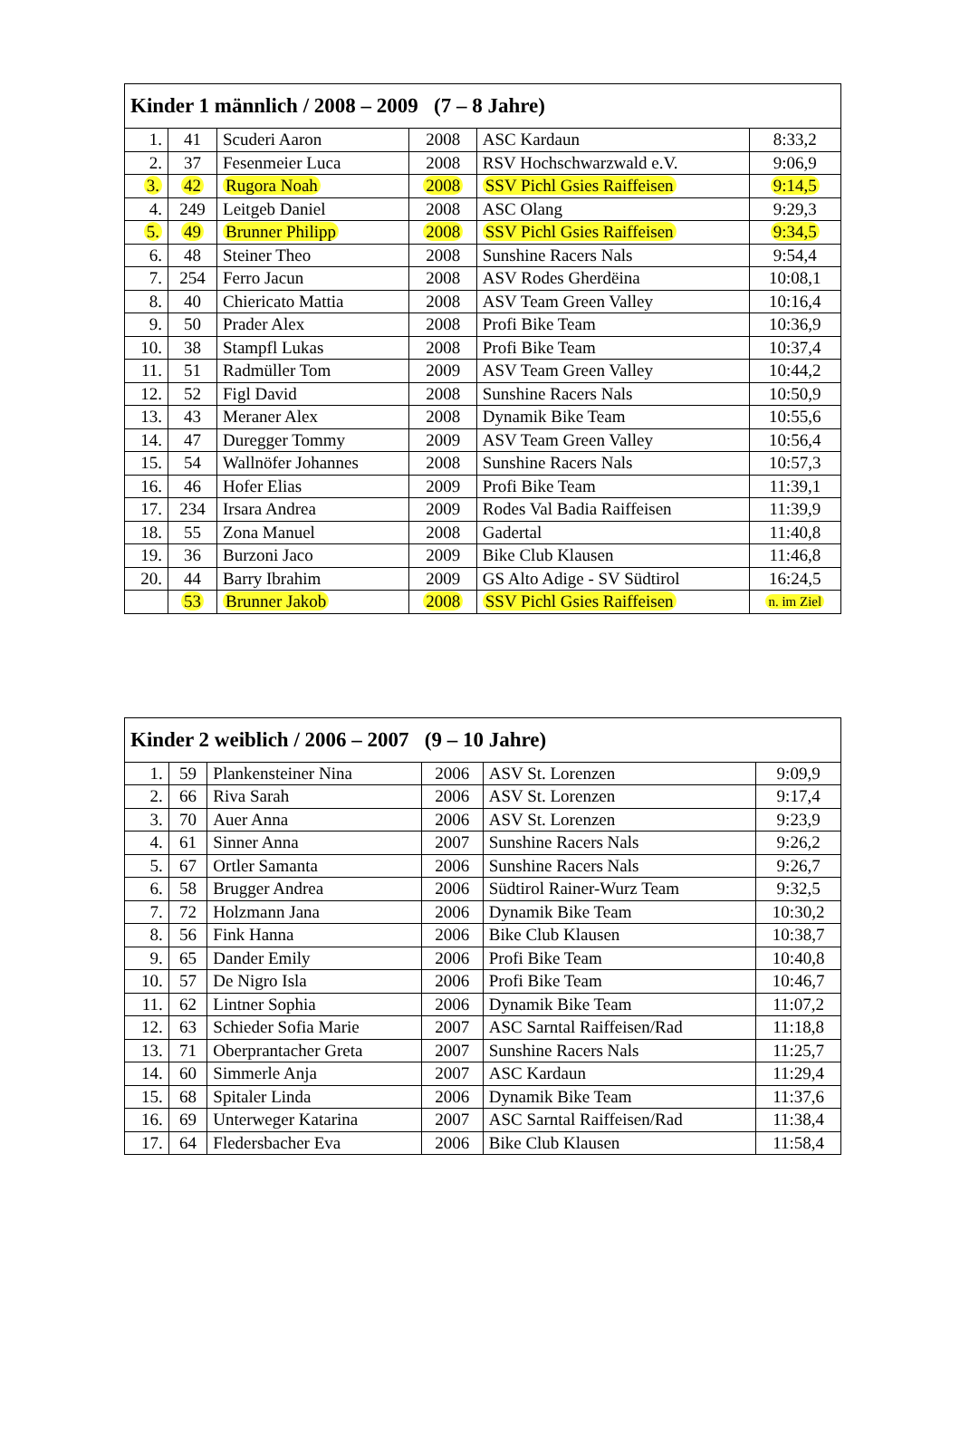| Kinder 1 männlich / 2008 – 2009 (7 – 8 Jahre) | | | | | |
| --- | --- | --- | --- | --- | --- |
| 1. | 41 | Scuderi Aaron | 2008 | ASC Kardaun | 8:33,2 |
| 2. | 37 | Fesenmeier Luca | 2008 | RSV Hochschwarzwald e.V. | 9:06,9 |
| 3. | 42 | Rugora Noah | 2008 | SSV Pichl Gsies Raiffeisen | 9:14,5 |
| 4. | 249 | Leitgeb Daniel | 2008 | ASC Olang | 9:29,3 |
| 5. | 49 | Brunner Philipp | 2008 | SSV Pichl Gsies Raiffeisen | 9:34,5 |
| 6. | 48 | Steiner Theo | 2008 | Sunshine Racers Nals | 9:54,4 |
| 7. | 254 | Ferro Jacun | 2008 | ASV Rodes Gherdëina | 10:08,1 |
| 8. | 40 | Chiericato Mattia | 2008 | ASV Team Green Valley | 10:16,4 |
| 9. | 50 | Prader Alex | 2008 | Profi Bike Team | 10:36,9 |
| 10. | 38 | Stampfl Lukas | 2008 | Profi Bike Team | 10:37,4 |
| 11. | 51 | Radmüller Tom | 2009 | ASV Team Green Valley | 10:44,2 |
| 12. | 52 | Figl David | 2008 | Sunshine Racers Nals | 10:50,9 |
| 13. | 43 | Meraner Alex | 2008 | Dynamik Bike Team | 10:55,6 |
| 14. | 47 | Duregger Tommy | 2009 | ASV Team Green Valley | 10:56,4 |
| 15. | 54 | Wallnöfer Johannes | 2008 | Sunshine Racers Nals | 10:57,3 |
| 16. | 46 | Hofer Elias | 2009 | Profi Bike Team | 11:39,1 |
| 17. | 234 | Irsara Andrea | 2009 | Rodes Val Badia Raiffeisen | 11:39,9 |
| 18. | 55 | Zona Manuel | 2008 | Gadertal | 11:40,8 |
| 19. | 36 | Burzoni Jaco | 2009 | Bike Club Klausen | 11:46,8 |
| 20. | 44 | Barry Ibrahim | 2009 | GS Alto Adige - SV Südtirol | 16:24,5 |
| | 53 | Brunner Jakob | 2008 | SSV Pichl Gsies Raiffeisen | n. im Ziel |
| Kinder 2 weiblich / 2006 – 2007 (9 – 10 Jahre) | | | | | |
| --- | --- | --- | --- | --- | --- |
| 1. | 59 | Plankensteiner Nina | 2006 | ASV St. Lorenzen | 9:09,9 |
| 2. | 66 | Riva Sarah | 2006 | ASV St. Lorenzen | 9:17,4 |
| 3. | 70 | Auer Anna | 2006 | ASV St. Lorenzen | 9:23,9 |
| 4. | 61 | Sinner Anna | 2007 | Sunshine Racers Nals | 9:26,2 |
| 5. | 67 | Ortler Samanta | 2006 | Sunshine Racers Nals | 9:26,7 |
| 6. | 58 | Brugger Andrea | 2006 | Südtirol Rainer-Wurz Team | 9:32,5 |
| 7. | 72 | Holzmann Jana | 2006 | Dynamik Bike Team | 10:30,2 |
| 8. | 56 | Fink Hanna | 2006 | Bike Club Klausen | 10:38,7 |
| 9. | 65 | Dander Emily | 2006 | Profi Bike Team | 10:40,8 |
| 10. | 57 | De Nigro Isla | 2006 | Profi Bike Team | 10:46,7 |
| 11. | 62 | Lintner Sophia | 2006 | Dynamik Bike Team | 11:07,2 |
| 12. | 63 | Schieder Sofia Marie | 2007 | ASC Sarntal Raiffeisen/Rad | 11:18,8 |
| 13. | 71 | Oberprantacher Greta | 2007 | Sunshine Racers Nals | 11:25,7 |
| 14. | 60 | Simmerle Anja | 2007 | ASC Kardaun | 11:29,4 |
| 15. | 68 | Spitaler Linda | 2006 | Dynamik Bike Team | 11:37,6 |
| 16. | 69 | Unterweger Katarina | 2007 | ASC Sarntal Raiffeisen/Rad | 11:38,4 |
| 17. | 64 | Fledersbacher Eva | 2006 | Bike Club Klausen | 11:58,4 |